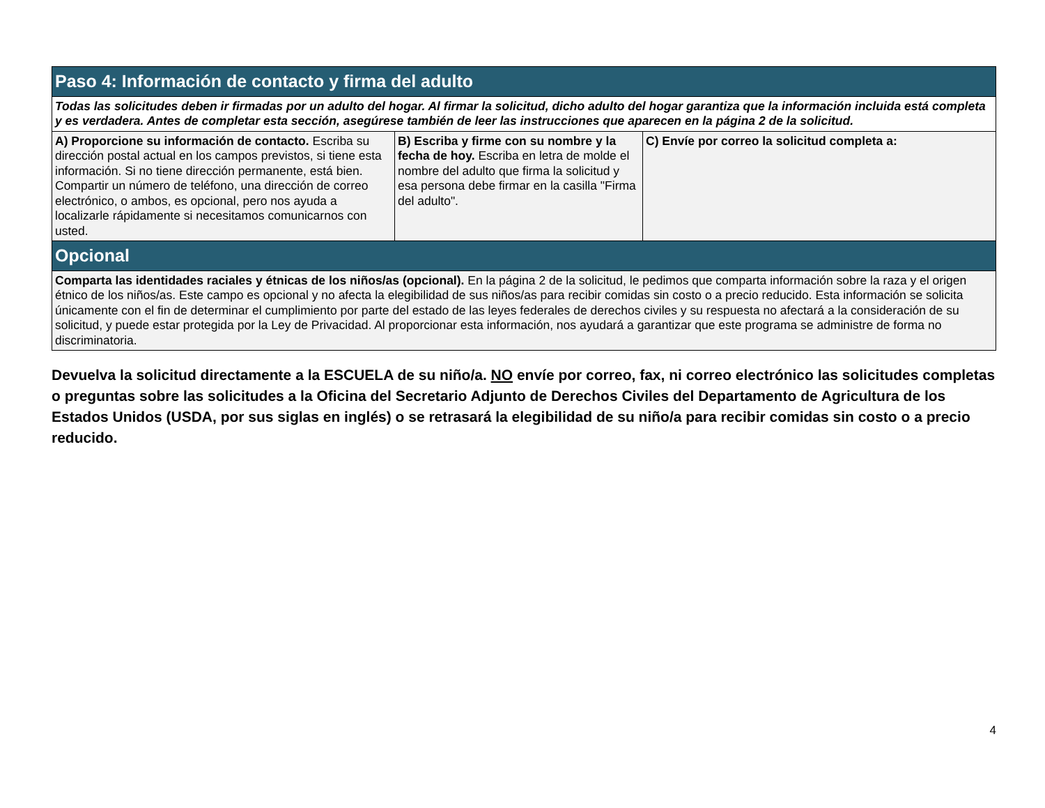| Paso 4: Información de contacto y firma del adulto | | |
| Todas las solicitudes deben ir firmadas por un adulto del hogar. Al firmar la solicitud, dicho adulto del hogar garantiza que la información incluida está completa y es verdadera. Antes de completar esta sección, asegúrese también de leer las instrucciones que aparecen en la página 2 de la solicitud. | | |
| A) Proporcione su información de contacto. Escriba su dirección postal actual en los campos previstos, si tiene esta información. Si no tiene dirección permanente, está bien. Compartir un número de teléfono, una dirección de correo electrónico, o ambos, es opcional, pero nos ayuda a localizarle rápidamente si necesitamos comunicarnos con usted. | B) Escriba y firme con su nombre y la fecha de hoy. Escriba en letra de molde el nombre del adulto que firma la solicitud y esa persona debe firmar en la casilla "Firma del adulto". | C) Envíe por correo la solicitud completa a: |
| Opcional | | |
| Comparta las identidades raciales y étnicas de los niños/as (opcional). En la página 2 de la solicitud, le pedimos que comparta información sobre la raza y el origen étnico de los niños/as. Este campo es opcional y no afecta la elegibilidad de sus niños/as para recibir comidas sin costo o a precio reducido. Esta información se solicita únicamente con el fin de determinar el cumplimiento por parte del estado de las leyes federales de derechos civiles y su respuesta no afectará a la consideración de su solicitud, y puede estar protegida por la Ley de Privacidad. Al proporcionar esta información, nos ayudará a garantizar que este programa se administre de forma no discriminatoria. | | |
Devuelva la solicitud directamente a la ESCUELA de su niño/a. NO envíe por correo, fax, ni correo electrónico las solicitudes completas o preguntas sobre las solicitudes a la Oficina del Secretario Adjunto de Derechos Civiles del Departamento de Agricultura de los Estados Unidos (USDA, por sus siglas en inglés) o se retrasará la elegibilidad de su niño/a para recibir comidas sin costo o a precio reducido.
4